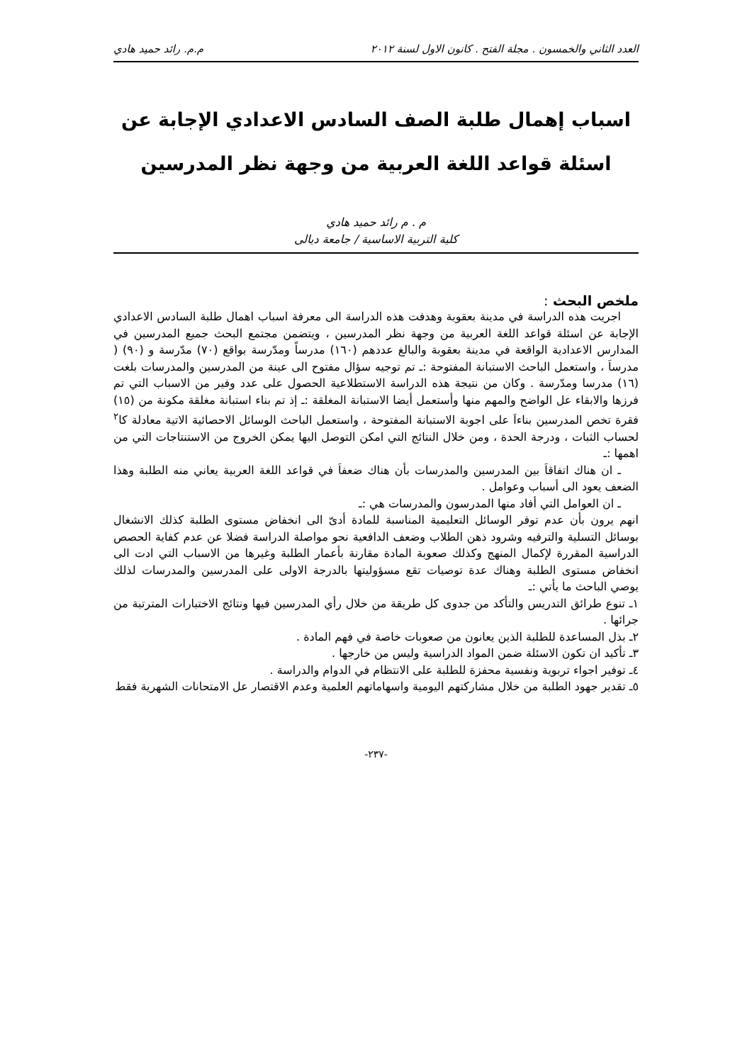العدد الثاني والخمسون . مجلة الفتح . كانون الاول لسنة ٢٠١٢ م.م. رائد حميد هادي
اسباب إهمال طلبة الصف السادس الاعدادي الإجابة عن
اسئلة قواعد اللغة العربية من وجهة نظر المدرسين
م . م رائد حميد هادي
كلية التربية الاساسية / جامعة ديالى
ملخص البحث :
اجريت هذه الدراسة في مدينة بعقوبة وهدفت هذه الدراسة الى معرفة اسباب اهمال طلبة السادس الاعدادي الإجابة عن اسئلة قواعد اللغة العربية من وجهة نظر المدرسين ، ويتضمن مجتمع البحث جميع المدرسين في المدارس الاعدادية الواقعة في مدينة بعقوبة والبالغ عددهم (١٦٠) مدرساً ومدّرسة بواقع (٧٠) مدّرسة و (٩٠) ( مدرساَ ، واستعمل الباحث الاستبانة المفتوحة :ـ تم توجيه سؤال مفتوح الى عينة من المدرسين والمدرسات بلغت (١٦) مدرسا ومدّرسة . وكان من نتيجة هذه الدراسة الاستطلاعية الحصول على عدد وفير من الاسباب التي تم فرزها والابقاء عل الواضح والمهم منها وأستعمل أيضا الاستبانة المغلقة :ـ إذ تم بناء استبانة مغلقة مكونة من (١٥) فقرة تخص المدرسين بناءاَ على اجوبة الاستبانة المفتوحة ، واستعمل الباحث الوسائل الاحصائية الاتية معادلة كا<sup>٢</sup> لحساب الثبات ، ودرجة الحدة ، ومن خلال النتائج التي امكن التوصل اليها يمكن الخروج من الاستنتاجات التي من اهمها :ـ
ـ ان هناك اتفاقاَ بين المدرسين والمدرسات بأن هناك ضعفاَ في قواعد اللغة العربية يعاني منه الطلبة وهذا الضعف يعود الى أسباب وعوامل .
ـ ان العوامل التي أفاد منها المدرسون والمدرسات هي :ـ
انهم يرون بأن عدم توفر الوسائل التعليمية المناسبة للمادة أدىّ الى انخفاض مستوى الطلبة كذلك الانشغال بوسائل التسلية والترفيه وشرود ذهن الطلاب وضعف الدافعية نحو مواصلة الدراسة فضلا عن عدم كفاية الحصص الدراسية المقررة لإكمال المنهج وكذلك صعوبة المادة مقارنة بأعمار الطلبة وغيرها من الاسباب التي ادت الى انخفاض مستوى الطلبة وهناك عدة توصيات تقع مسؤوليتها بالدرجة الاولى على المدرسين والمدرسات لذلك يوصي الباحث ما يأتي :ـ
١ـ تنوع طرائق التدريس والتأكد من جدوى كل طريقة من خلال رأي المدرسين فيها ونتائج الاختبارات المترتبة من جرائها .
٢ـ بذل المساعدة للطلبة الذين يعانون من صعوبات خاصة في فهم المادة .
٣ـ تأكيد ان تكون الاسئلة ضمن المواد الدراسية وليس من خارجها .
٤ـ توفير اجواء تربوية ونفسية محفزة للطلبة على الانتظام في الدوام والدراسة .
٥ـ تقدير جهود الطلبة من خلال مشاركتهم اليومية واسهاماتهم العلمية وعدم الاقتصار عل الامتحانات الشهرية فقط
-٢٣٧-